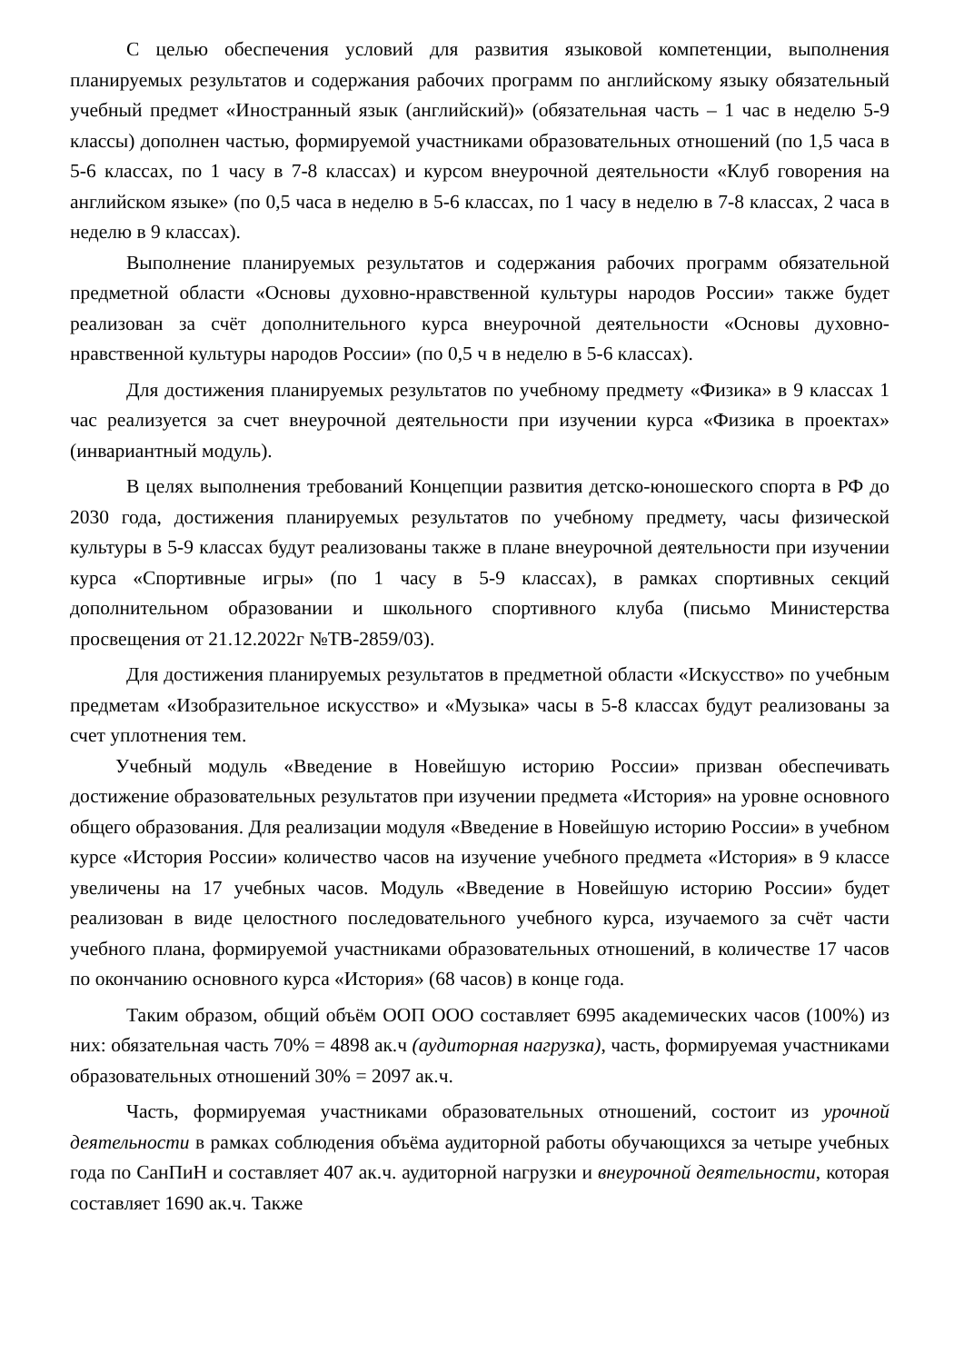С целью обеспечения условий для развития языковой компетенции, выполнения планируемых результатов и содержания рабочих программ по английскому языку обязательный учебный предмет «Иностранный язык (английский)» (обязательная часть – 1 час в неделю 5-9 классы) дополнен частью, формируемой участниками образовательных отношений (по 1,5 часа в 5-6 классах, по 1 часу в 7-8 классах) и курсом внеурочной деятельности «Клуб говорения на английском языке» (по 0,5 часа в неделю в 5-6 классах, по 1 часу в неделю в 7-8 классах, 2 часа в неделю в 9 классах).
Выполнение планируемых результатов и содержания рабочих программ обязательной предметной области «Основы духовно-нравственной культуры народов России» также будет реализован за счёт дополнительного курса внеурочной деятельности «Основы духовно-нравственной культуры народов России» (по 0,5 ч в неделю в 5-6 классах).
Для достижения планируемых результатов по учебному предмету «Физика» в 9 классах 1 час реализуется за счет внеурочной деятельности при изучении курса «Физика в проектах» (инвариантный модуль).
В целях выполнения требований Концепции развития детско-юношеского спорта в РФ до 2030 года, достижения планируемых результатов по учебному предмету, часы физической культуры в 5-9 классах будут реализованы также в плане внеурочной деятельности при изучении курса «Спортивные игры» (по 1 часу в 5-9 классах), в рамках спортивных секций дополнительном образовании и школьного спортивного клуба (письмо Министерства просвещения от 21.12.2022г №ТВ-2859/03).
Для достижения планируемых результатов в предметной области «Искусство» по учебным предметам «Изобразительное искусство» и «Музыка» часы в 5-8 классах будут реализованы за счет уплотнения тем.
Учебный модуль «Введение в Новейшую историю России» призван обеспечивать достижение образовательных результатов при изучении предмета «История» на уровне основного общего образования. Для реализации модуля «Введение в Новейшую историю России» в учебном курсе «История России» количество часов на изучение учебного предмета «История» в 9 классе увеличены на 17 учебных часов. Модуль «Введение в Новейшую историю России» будет реализован в виде целостного последовательного учебного курса, изучаемого за счёт части учебного плана, формируемой участниками образовательных отношений, в количестве 17 часов по окончанию основного курса «История» (68 часов) в конце года.
Таким образом, общий объём ООП ООО составляет 6995 академических часов (100%) из них: обязательная часть 70% = 4898 ак.ч (аудиторная нагрузка), часть, формируемая участниками образовательных отношений 30% = 2097 ак.ч.
Часть, формируемая участниками образовательных отношений, состоит из урочной деятельности в рамках соблюдения объёма аудиторной работы обучающихся за четыре учебных года по СанПиН и составляет 407 ак.ч. аудиторной нагрузки и внеурочной деятельности, которая составляет 1690 ак.ч. Также